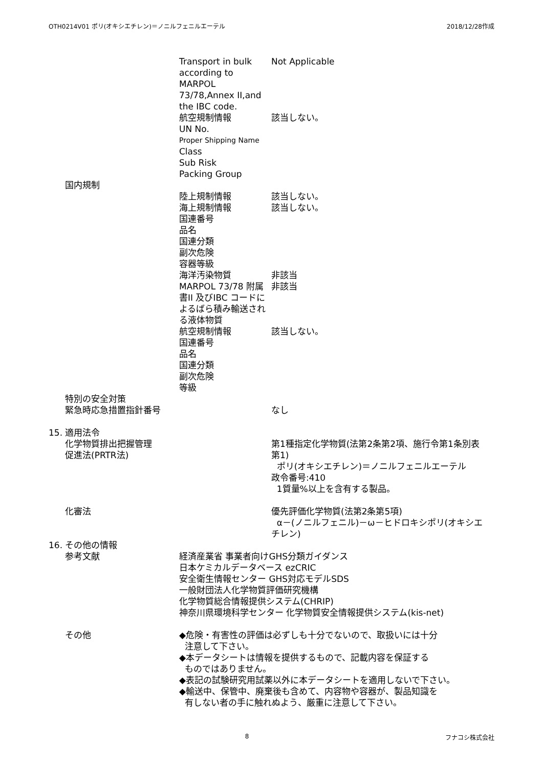OTH0214V01 ポリ(オキシエチレン)＝ノニルフェニルエーテル 2018/12/28作成
Transport in bulk according to MARPOL 73/78,Annex II,and the IBC code.
Not Applicable
航空規制情報 該当しない。
UN No.
Proper Shipping Name
Class
Sub Risk
Packing Group
国内規制
陸上規制情報 該当しない。
海上規制情報 該当しない。
国連番号
品名
国連分類
副次危険
容器等級
海洋汚染物質 非該当
MARPOL 73/78 附属書II 及びIBC コードによるばら積み輸送される液体物質
非該当
航空規制情報 該当しない。
国連番号
品名
国連分類
副次危険
等級
特別の安全対策
緊急時応急措置指針番号 なし
15. 適用法令
化学物質排出把握管理
促進法(PRTR法)
第1種指定化学物質(法第2条第2項、施行令第1条別表第1)
ポリ(オキシエチレン)＝ノニルフェニルエーテル
政令番号:410
1質量%以上を含有する製品。
化審法 優先評価化学物質(法第2条第5項)
α－(ノニルフェニル)－ω－ヒドロキシポリ(オキシエチレン)
16. その他の情報
参考文献 経済産業省 事業者向けGHS分類ガイダンス
日本ケミカルデータベース ezCRIC
安全衛生情報センター GHS対応モデルSDS
一般財団法人化学物質評価研究機構
化学物質総合情報提供システム(CHRIP)
神奈川県環境科学センター 化学物質安全情報提供システム(kis-net)
その他 ◆危険・有害性の評価は必ずしも十分でないので、取扱いには十分
注意して下さい。
◆本データシートは情報を提供するもので、記載内容を保証する
ものではありません。
◆表記の試験研究用試薬以外に本データシートを適用しないで下さい。
◆輸送中、保管中、廃棄後も含めて、内容物や容器が、製品知識を
有しない者の手に触れぬよう、厳重に注意して下さい。
8 フナコシ株式会社